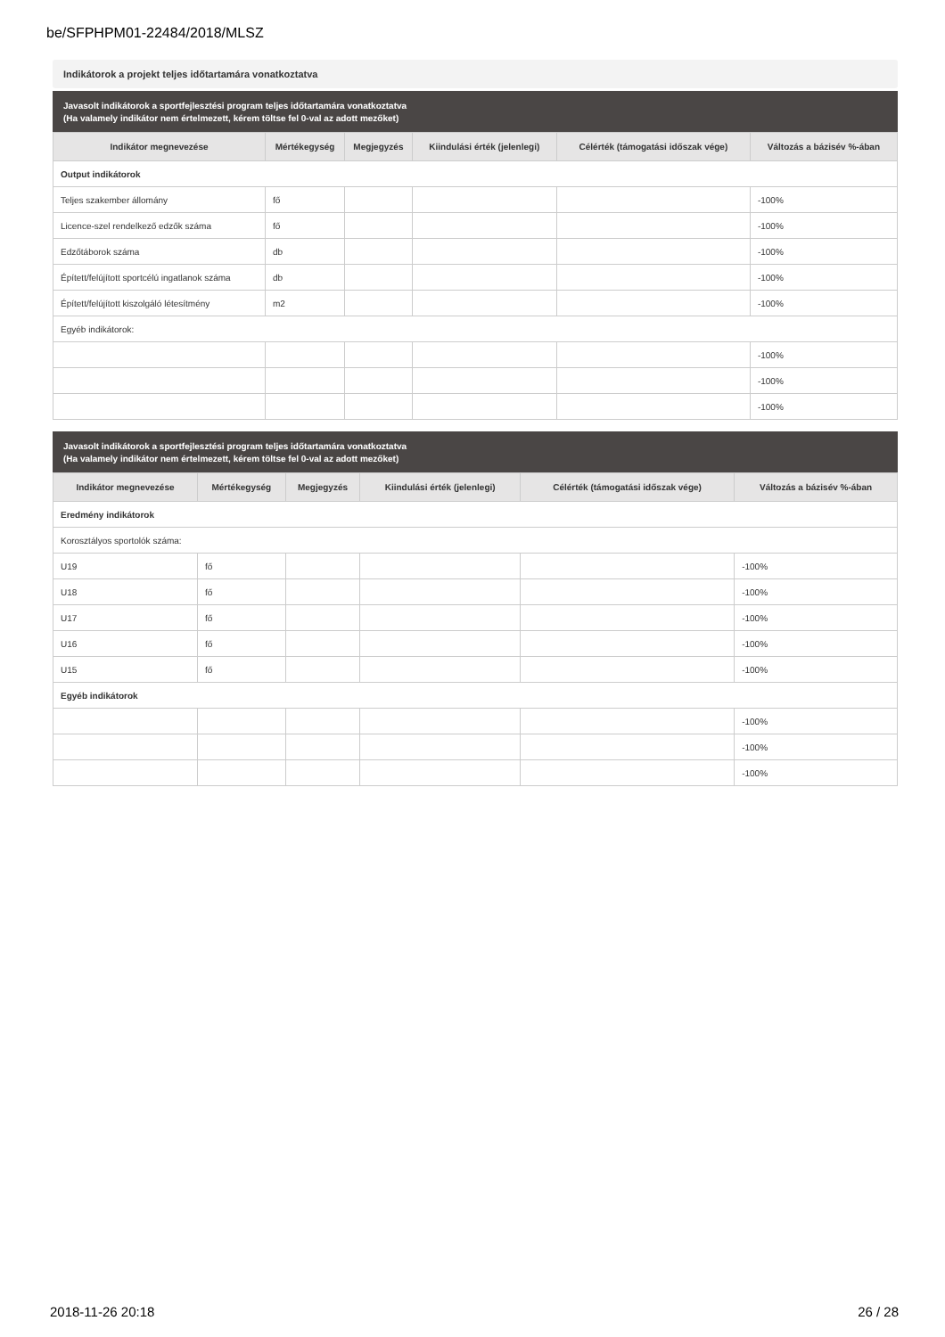be/SFPHPM01-22484/2018/MLSZ
Indikátorok a projekt teljes időtartamára vonatkoztatva
Javasolt indikátorok a sportfejlesztési program teljes időtartamára vonatkoztatva
(Ha valamely indikátor nem értelmezett, kérem töltse fel 0-val az adott mezőket)
| Indikátor megnevezése | Mértékegység | Megjegyzés | Kiindulási érték (jelenlegi) | Célérték (támogatási időszak vége) | Változás a bázisév %-ában |
| --- | --- | --- | --- | --- | --- |
| Output indikátorok | | | | | |
| Teljes szakember állomány | fő | | | | -100% |
| Licence-szel rendelkező edzők száma | fő | | | | -100% |
| Edzőtáborok száma | db | | | | -100% |
| Épített/felújított sportcélú ingatlanok száma | db | | | | -100% |
| Épített/felújított kiszolgáló létesítmény | m2 | | | | -100% |
| Egyéb indikátorok: | | | | | |
| | | | | | -100% |
| | | | | | -100% |
| | | | | | -100% |
Javasolt indikátorok a sportfejlesztési program teljes időtartamára vonatkoztatva
(Ha valamely indikátor nem értelmezett, kérem töltse fel 0-val az adott mezőket)
| Indikátor megnevezése | Mértékegység | Megjegyzés | Kiindulási érték (jelenlegi) | Célérték (támogatási időszak vége) | Változás a bázisév %-ában |
| --- | --- | --- | --- | --- | --- |
| Eredmény indikátorok | | | | | |
| Korosztályos sportolók száma: | | | | | |
| U19 | fő | | | | -100% |
| U18 | fő | | | | -100% |
| U17 | fő | | | | -100% |
| U16 | fő | | | | -100% |
| U15 | fő | | | | -100% |
| Egyéb indikátorok | | | | | |
| | | | | | -100% |
| | | | | | -100% |
| | | | | | -100% |
2018-11-26 20:18 26 / 28